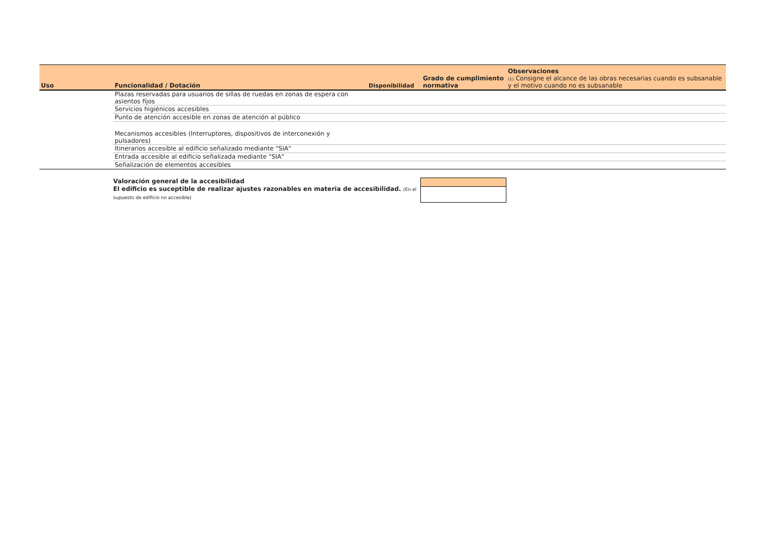| Uso | Funcionalidad / Dotación | Disponibilidad | Grado de cumplimiento normativa | Observaciones (1) Consigne el alcance de las obras necesarias cuando es subsanable y el motivo cuando no es subsanable |
| --- | --- | --- | --- | --- |
| | Plazas reservadas para usuarios de sillas de ruedas en zonas de espera con asientos fijos | | | |
| | Servicios higiénicos accesibles | | | |
| | Punto de atención accesible en zonas de atención al público | | | |
| | Mecanismos accesibles (Interruptores, dispositivos de interconexión y pulsadores) | | | |
| | Itinerarios accesible al edificio señalizado mediante "SIA" | | | |
| | Entrada accesible al edificio señalizada mediante "SIA" | | | |
| | Señalización de elementos accesibles | | | |
Valoración general de la accesibilidad
El edificio es suceptible de realizar ajustes razonables en materia de accesibilidad. (En el supuesto de edificio no accesible)